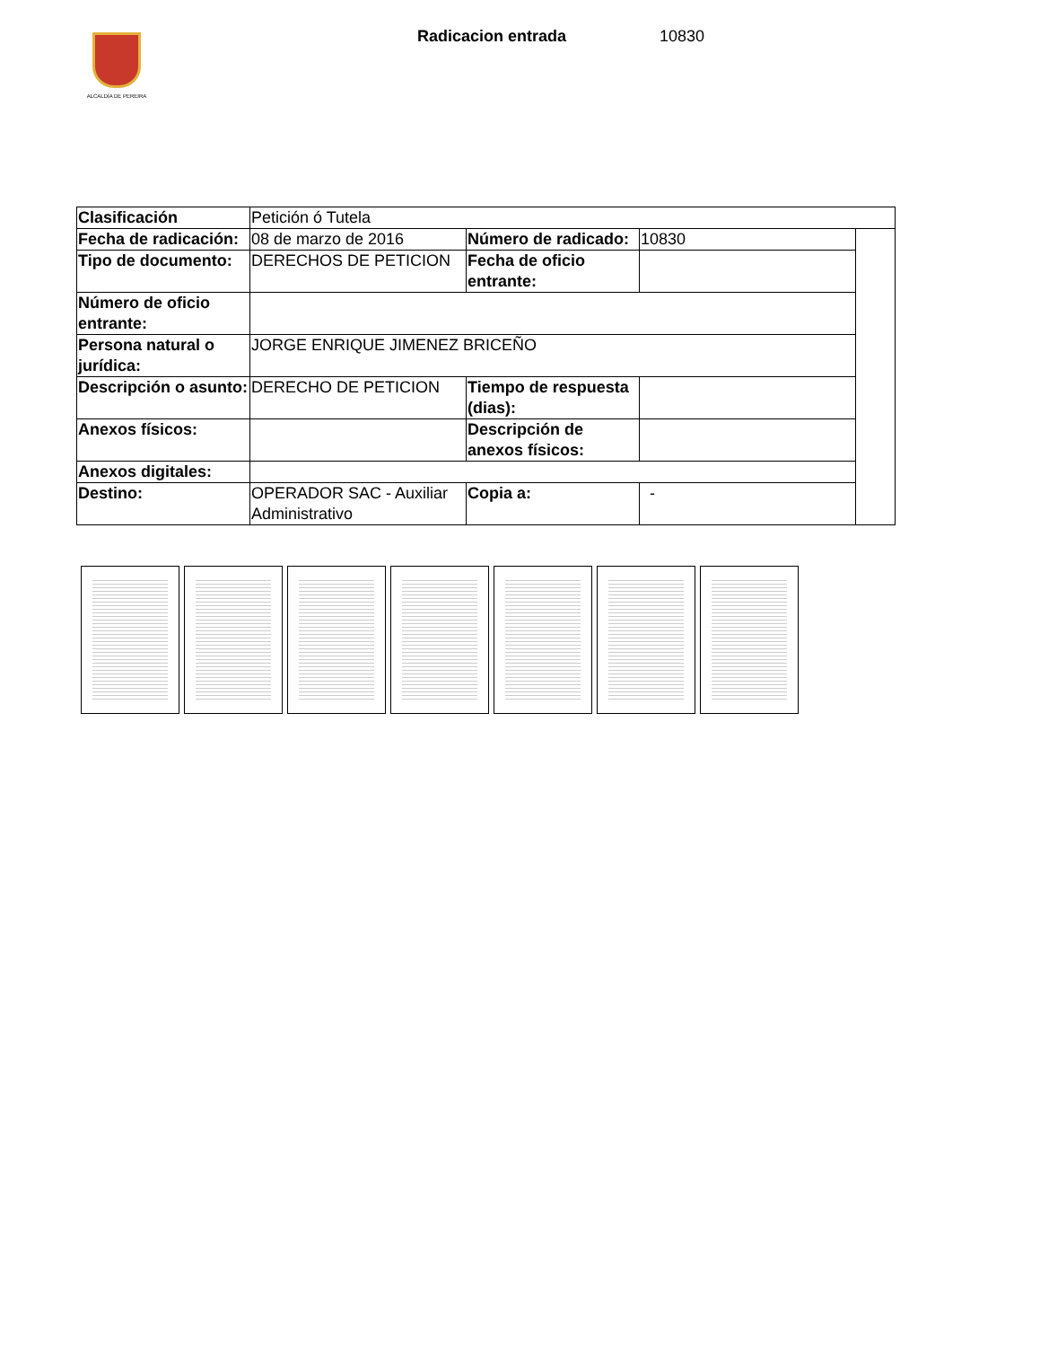ALCALDÍA DE PEREIRA
Radicacion entrada 10830
| Clasificación | Petición ó Tutela | | | |
| Fecha de radicación: | 08 de marzo de 2016 | Número de radicado: | 10830 | |
| Tipo de documento: | DERECHOS DE PETICION | Fecha de oficio entrante: | | |
| Número de oficio entrante: | | | | |
| Persona natural o jurídica: | JORGE ENRIQUE JIMENEZ BRICEÑO | | | |
| Descripción o asunto: | DERECHO DE PETICION | Tiempo de respuesta (dias): | | |
| Anexos físicos: | | Descripción de anexos físicos: | | |
| Anexos digitales: | | | | |
| Destino: | OPERADOR SAC - Auxiliar Administrativo | Copia a: | - | |